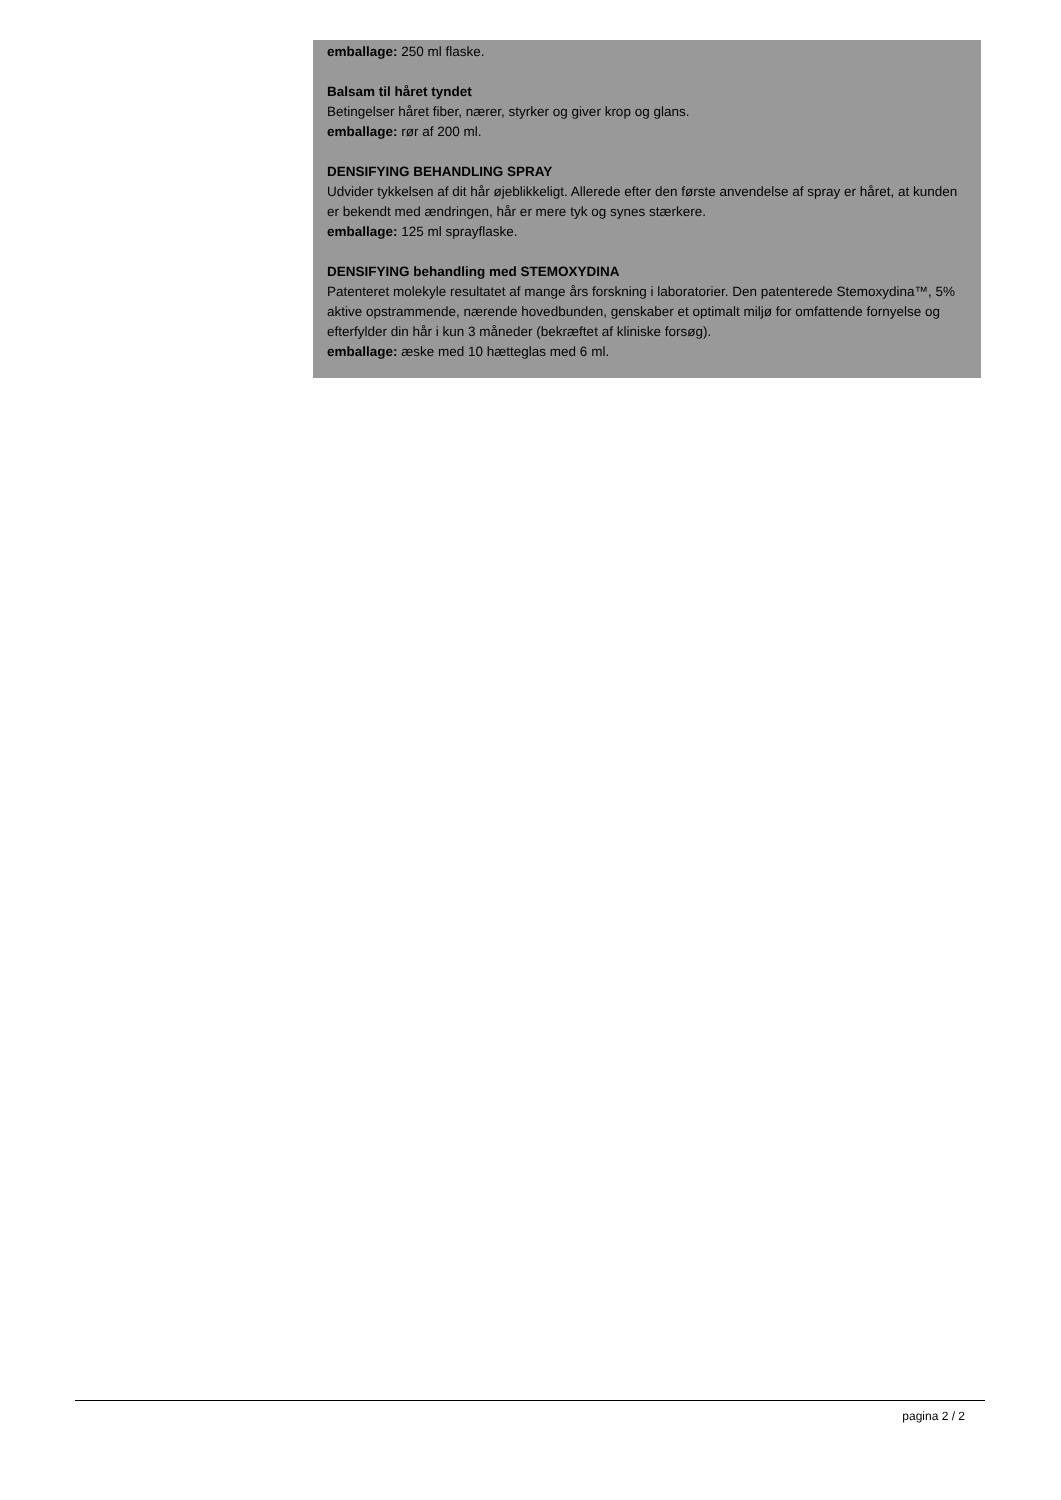emballage: 250 ml flaske.
Balsam til håret tyndet
Betingelser håret fiber, nærer, styrker og giver krop og glans.
emballage: rør af 200 ml.
DENSIFYING BEHANDLING SPRAY
Udvider tykkelsen af dit hår øjeblikkeligt. Allerede efter den første anvendelse af spray er håret, at kunden er bekendt med ændringen, hår er mere tyk og synes stærkere.
emballage: 125 ml sprayflaske.
DENSIFYING behandling med STEMOXYDINA
Patenteret molekyle resultatet af mange års forskning i laboratorier. Den patenterede Stemoxydina™, 5% aktive opstrammende, nærende hovedbunden, genskaber et optimalt miljø for omfattende fornyelse og efterfylder din hår i kun 3 måneder (bekræftet af kliniske forsøg).
emballage: æske med 10 hætteglas med 6 ml.
pagina 2 / 2